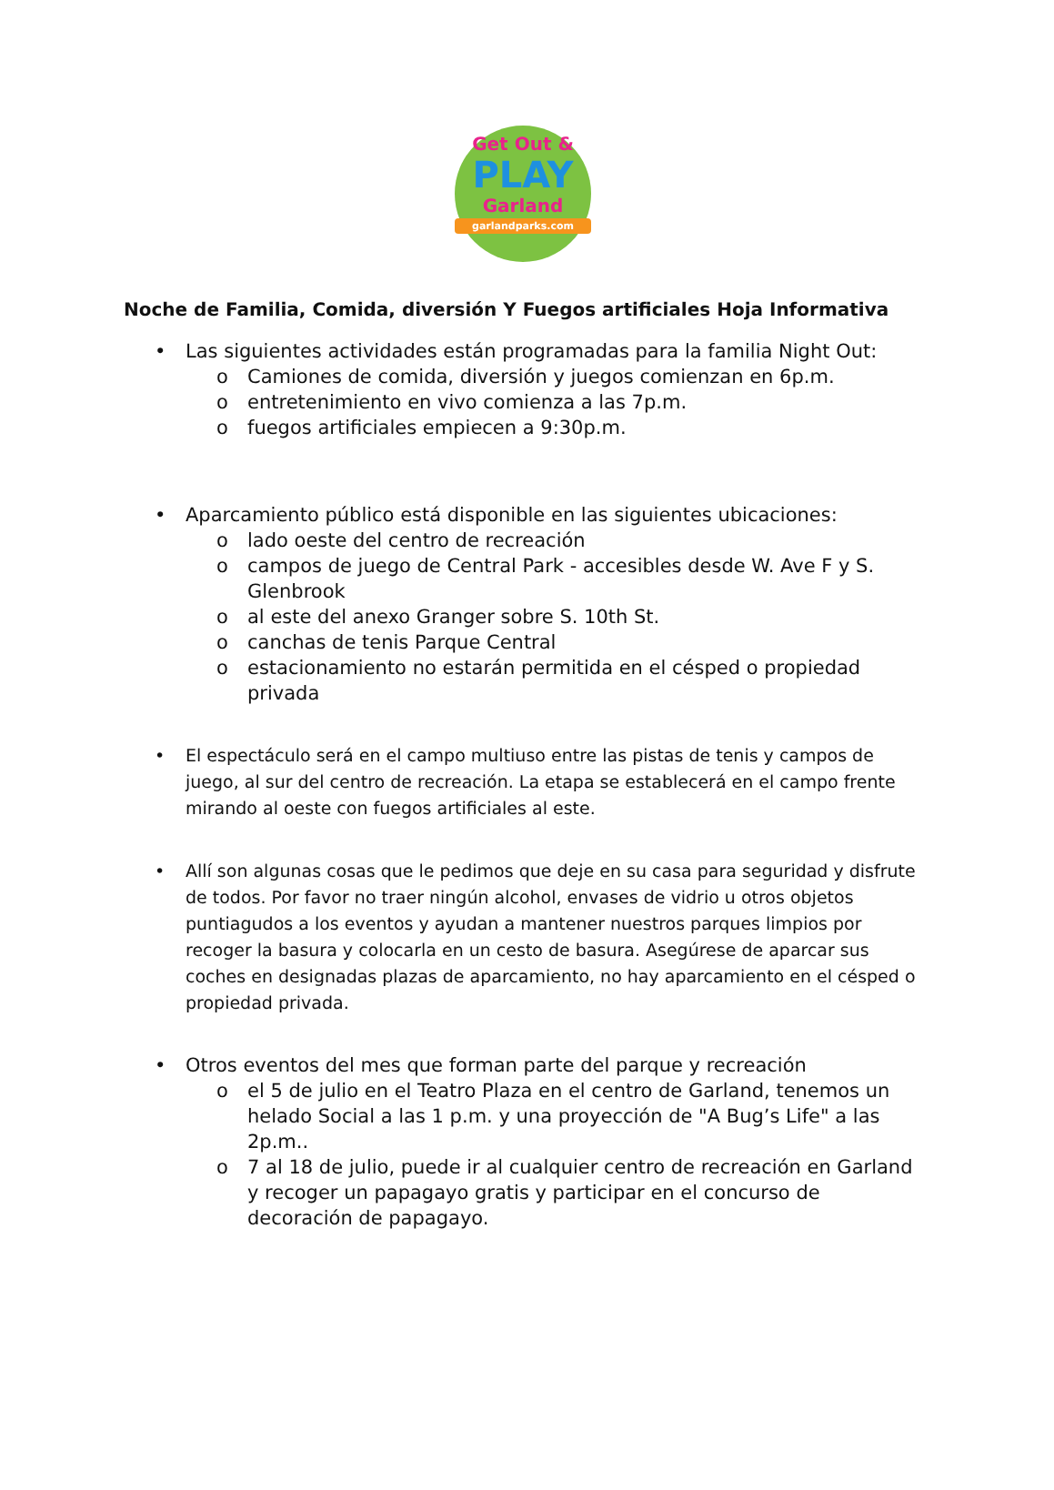Get Out &
PLAY
Garland
garlandparks.com
Noche de Familia, Comida, diversión Y Fuegos artificiales Hoja Informativa
• Las siguientes actividades están programadas para la familia Night Out:
o Camiones de comida, diversión y juegos comienzan en 6p.m.
o entretenimiento en vivo comienza a las 7p.m.
o fuegos artificiales empiecen a 9:30p.m.
• Aparcamiento público está disponible en las siguientes ubicaciones:
o lado oeste del centro de recreación
o campos de juego de Central Park - accesibles desde W. Ave F y S. Glenbrook
o al este del anexo Granger sobre S. 10th St.
o canchas de tenis Parque Central
o estacionamiento no estarán permitida en el césped o propiedad privada
• El espectáculo será en el campo multiuso entre las pistas de tenis y campos de juego, al sur del centro de recreación. La etapa se establecerá en el campo frente mirando al oeste con fuegos artificiales al este.
• Allí son algunas cosas que le pedimos que deje en su casa para seguridad y disfrute de todos. Por favor no traer ningún alcohol, envases de vidrio u otros objetos puntiagudos a los eventos y ayudan a mantener nuestros parques limpios por recoger la basura y colocarla en un cesto de basura. Asegúrese de aparcar sus coches en designadas plazas de aparcamiento, no hay aparcamiento en el césped o propiedad privada.
• Otros eventos del mes que forman parte del parque y recreación
o el 5 de julio en el Teatro Plaza en el centro de Garland, tenemos un helado Social a las 1 p.m. y una proyección de "A Bug’s Life" a las 2p.m..
o 7 al 18 de julio, puede ir al cualquier centro de recreación en Garland y recoger un papagayo gratis y participar en el concurso de decoración de papagayo.